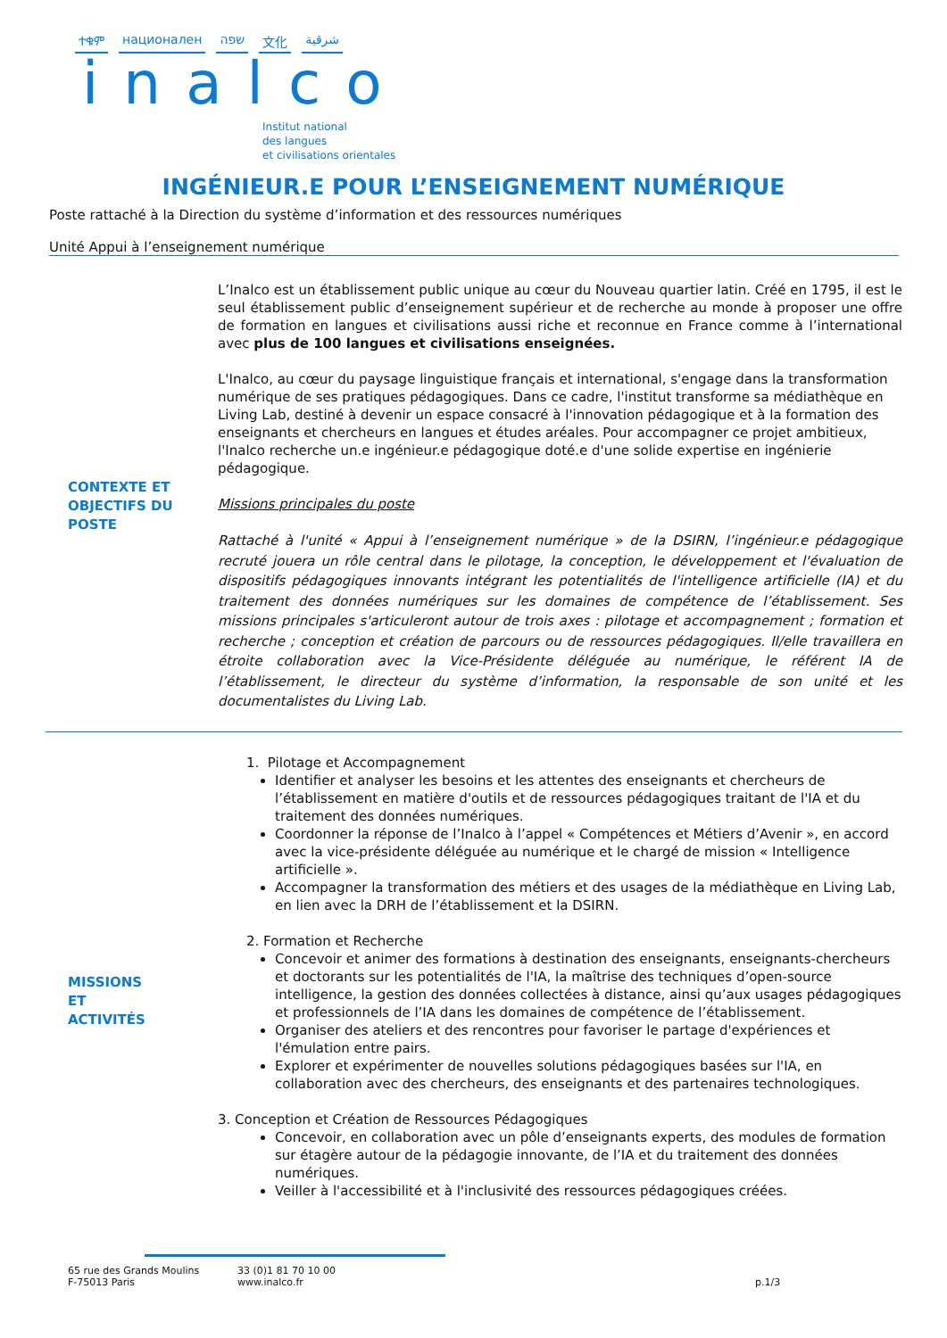ተቁም национален שפה 文化 شرقية
inalco
Institut national
des langues
et civilisations orientales
INGÉNIEUR.E POUR L’ENSEIGNEMENT NUMÉRIQUE
Poste rattaché à la Direction du système d’information et des ressources numériques
Unité Appui à l’enseignement numérique
CONTEXTE ET
OBJECTIFS DU
POSTE
L’Inalco est un établissement public unique au cœur du Nouveau quartier latin. Créé en 1795, il est le seul établissement public d’enseignement supérieur et de recherche au monde à proposer une offre de formation en langues et civilisations aussi riche et reconnue en France comme à l’international avec plus de 100 langues et civilisations enseignées.
L'Inalco, au cœur du paysage linguistique français et international, s'engage dans la transformation numérique de ses pratiques pédagogiques. Dans ce cadre, l'institut transforme sa médiathèque en Living Lab, destiné à devenir un espace consacré à l'innovation pédagogique et à la formation des enseignants et chercheurs en langues et études aréales. Pour accompagner ce projet ambitieux, l'Inalco recherche un.e ingénieur.e pédagogique doté.e d'une solide expertise en ingénierie pédagogique.
Missions principales du poste
Rattaché à l'unité « Appui à l’enseignement numérique » de la DSIRN, l’ingénieur.e pédagogique recruté jouera un rôle central dans le pilotage, la conception, le développement et l'évaluation de dispositifs pédagogiques innovants intégrant les potentialités de l'intelligence artificielle (IA) et du traitement des données numériques sur les domaines de compétence de l’établissement. Ses missions principales s'articuleront autour de trois axes : pilotage et accompagnement ; formation et recherche ; conception et création de parcours ou de ressources pédagogiques. Il/elle travaillera en étroite collaboration avec la Vice-Présidente déléguée au numérique, le référent IA de l’établissement, le directeur du système d’information, la responsable de son unité et les documentalistes du Living Lab.
MISSIONS
ET
ACTIVITÉS
1. Pilotage et Accompagnement
Identifier et analyser les besoins et les attentes des enseignants et chercheurs de l’établissement en matière d'outils et de ressources pédagogiques traitant de l'IA et du traitement des données numériques.
Coordonner la réponse de l’Inalco à l’appel « Compétences et Métiers d’Avenir », en accord avec la vice-présidente déléguée au numérique et le chargé de mission « Intelligence artificielle ».
Accompagner la transformation des métiers et des usages de la médiathèque en Living Lab, en lien avec la DRH de l’établissement et la DSIRN.
2. Formation et Recherche
Concevoir et animer des formations à destination des enseignants, enseignants-chercheurs et doctorants sur les potentialités de l'IA, la maîtrise des techniques d’open-source intelligence, la gestion des données collectées à distance, ainsi qu’aux usages pédagogiques et professionnels de l’IA dans les domaines de compétence de l’établissement.
Organiser des ateliers et des rencontres pour favoriser le partage d'expériences et l'émulation entre pairs.
Explorer et expérimenter de nouvelles solutions pédagogiques basées sur l'IA, en collaboration avec des chercheurs, des enseignants et des partenaires technologiques.
3. Conception et Création de Ressources Pédagogiques
Concevoir, en collaboration avec un pôle d’enseignants experts, des modules de formation sur étagère autour de la pédagogie innovante, de l’IA et du traitement des données numériques.
Veiller à l'accessibilité et à l'inclusivité des ressources pédagogiques créées.
65 rue des Grands Moulins
F-75013 Paris
33 (0)1 81 70 10 00
www.inalco.fr
p.1/3